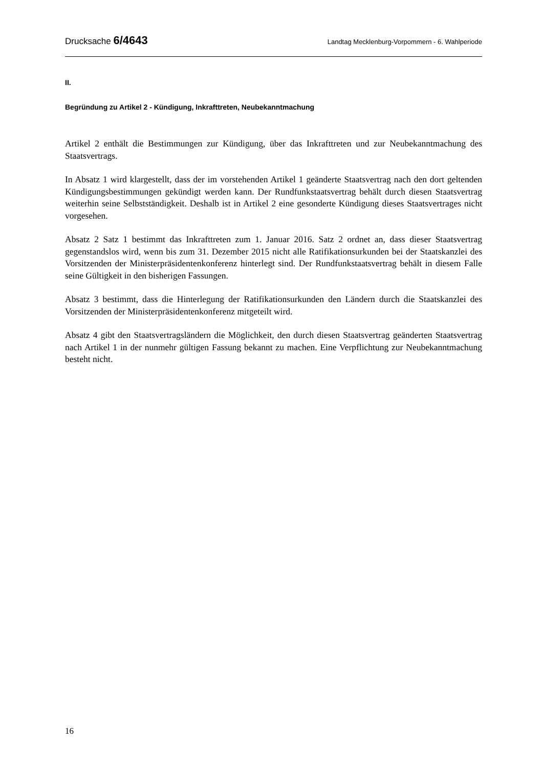Drucksache 6/4643 Landtag Mecklenburg-Vorpommern - 6. Wahlperiode
II.
Begründung zu Artikel 2 - Kündigung, Inkrafttreten, Neubekanntmachung
Artikel 2 enthält die Bestimmungen zur Kündigung, über das Inkrafttreten und zur Neubekanntmachung des Staatsvertrags.
In Absatz 1 wird klargestellt, dass der im vorstehenden Artikel 1 geänderte Staatsvertrag nach den dort geltenden Kündigungsbestimmungen gekündigt werden kann. Der Rundfunkstaatsvertrag behält durch diesen Staatsvertrag weiterhin seine Selbstständigkeit. Deshalb ist in Artikel 2 eine gesonderte Kündigung dieses Staatsvertrages nicht vorgesehen.
Absatz 2 Satz 1 bestimmt das Inkrafttreten zum 1. Januar 2016. Satz 2 ordnet an, dass dieser Staatsvertrag gegenstandslos wird, wenn bis zum 31. Dezember 2015 nicht alle Ratifikationsurkunden bei der Staatskanzlei des Vorsitzenden der Ministerpräsidentenkonferenz hinterlegt sind. Der Rundfunkstaatsvertrag behält in diesem Falle seine Gültigkeit in den bisherigen Fassungen.
Absatz 3 bestimmt, dass die Hinterlegung der Ratifikationsurkunden den Ländern durch die Staatskanzlei des Vorsitzenden der Ministerpräsidentenkonferenz mitgeteilt wird.
Absatz 4 gibt den Staatsvertragsländern die Möglichkeit, den durch diesen Staatsvertrag geänderten Staatsvertrag nach Artikel 1 in der nunmehr gültigen Fassung bekannt zu machen. Eine Verpflichtung zur Neubekanntmachung besteht nicht.
16